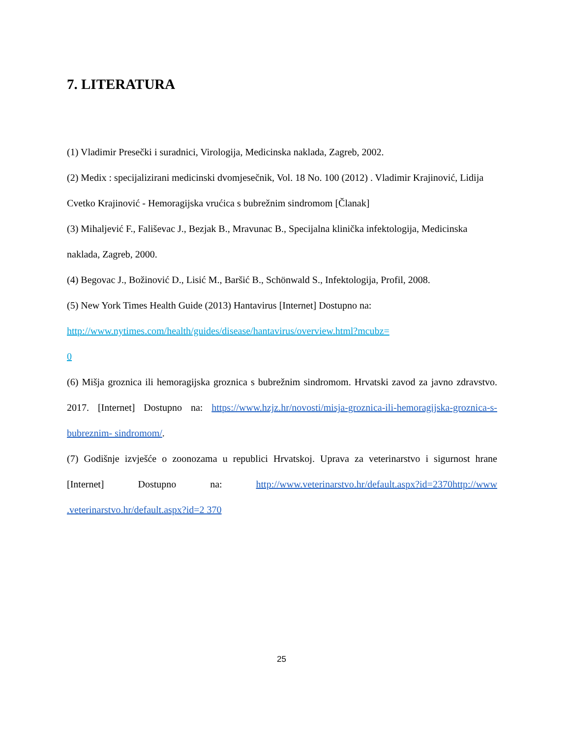7. LITERATURA
(1) Vladimir Presečki i suradnici, Virologija, Medicinska naklada, Zagreb, 2002.
(2) Medix : specijalizirani medicinski dvomjesečnik, Vol. 18 No. 100 (2012) . Vladimir Krajinović, Lidija Cvetko Krajinović - Hemoragijska vrućica s bubrežnim sindromom [Članak]
(3) Mihaljević F., Fališevac J., Bezjak B., Mravunac B., Specijalna klinička infektologija, Medicinska naklada, Zagreb, 2000.
(4) Begovac J., Božinović D., Lisić M., Baršić B., Schönwald S., Infektologija, Profil, 2008.
(5) New York Times Health Guide (2013) Hantavirus [Internet] Dostupno na:
http://www.nytimes.com/health/guides/disease/hantavirus/overview.html?mcubz=
0
(6) Mišja groznica ili hemoragijska groznica s bubrežnim sindromom. Hrvatski zavod za javno zdravstvo. 2017. [Internet] Dostupno na: https://www.hzjz.hr/novosti/misja-groznica-ili-hemoragijska-groznica-s-bubreznim- sindromom/.
(7) Godišnje izvješće o zoonozama u republici Hrvatskoj. Uprava za veterinarstvo i sigurnost hrane [Internet] Dostupno na: http://www.veterinarstvo.hr/default.aspx?id=2370http://www .veterinarstvo.hr/default.aspx?id=2 370
25